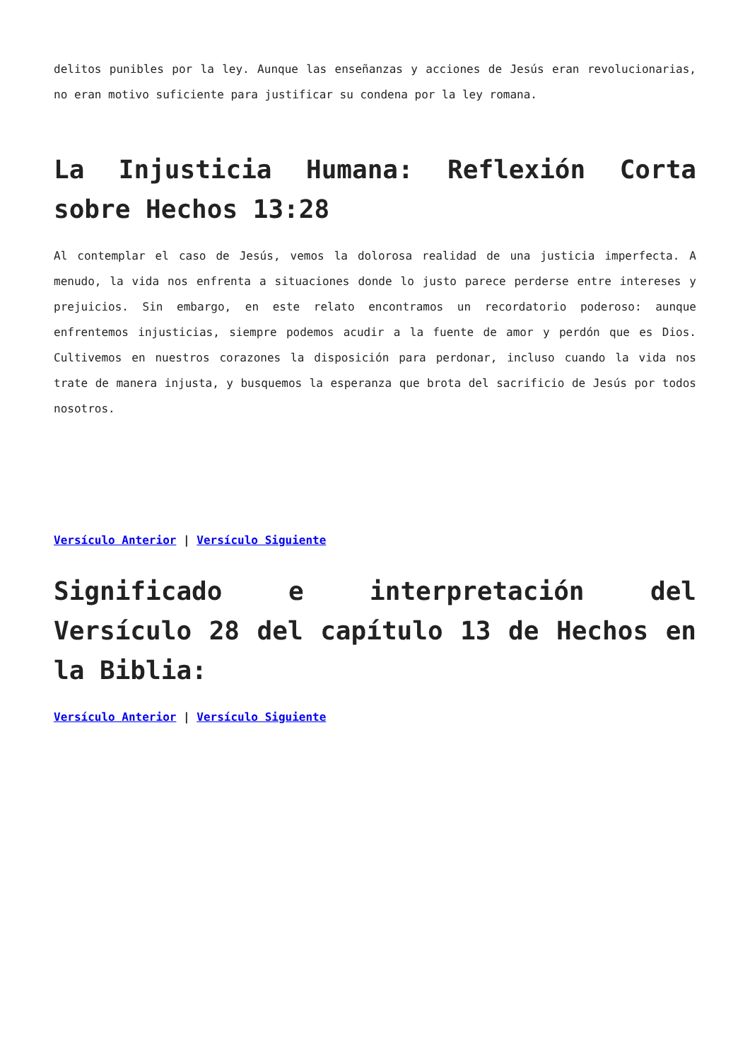delitos punibles por la ley. Aunque las enseñanzas y acciones de Jesús eran revolucionarias, no eran motivo suficiente para justificar su condena por la ley romana.
La Injusticia Humana: Reflexión Corta sobre Hechos 13:28
Al contemplar el caso de Jesús, vemos la dolorosa realidad de una justicia imperfecta. A menudo, la vida nos enfrenta a situaciones donde lo justo parece perderse entre intereses y prejuicios. Sin embargo, en este relato encontramos un recordatorio poderoso: aunque enfrentemos injusticias, siempre podemos acudir a la fuente de amor y perdón que es Dios. Cultivemos en nuestros corazones la disposición para perdonar, incluso cuando la vida nos trate de manera injusta, y busquemos la esperanza que brota del sacrificio de Jesús por todos nosotros.
Versículo Anterior | Versículo Siguiente
Significado e interpretación del Versículo 28 del capítulo 13 de Hechos en la Biblia:
Versículo Anterior | Versículo Siguiente